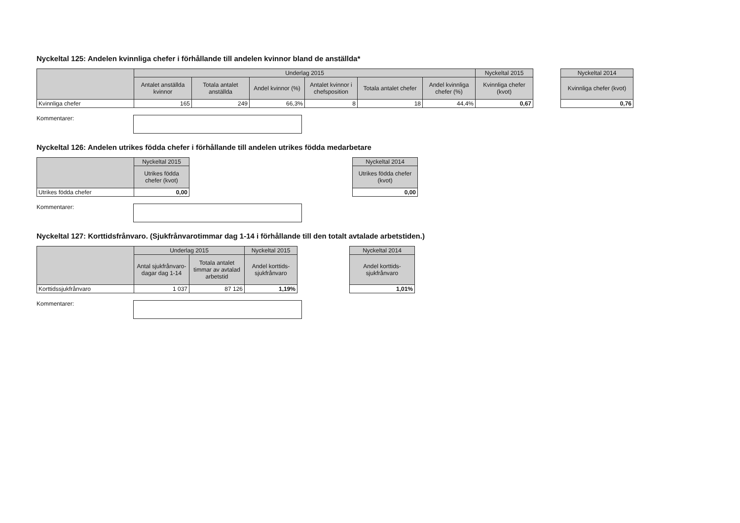Nyckeltal 125: Andelen kvinnliga chefer i förhållande till andelen kvinnor bland de anställda*
| | Underlag 2015 | | | | | | Nyckeltal 2015 |
| --- | --- | --- | --- | --- | --- | --- | --- |
| | Antalet anställda kvinnor | Totala antalet anställda | Andel kvinnor (%) | Antalet kvinnor i chefsposition | Totala antalet chefer | Andel kvinnliga chefer (%) | Kvinnliga chefer (kvot) |
| Kvinnliga chefer | 165 | 249 | 66,3% | 8 | 18 | 44,4% | 0,67 |
| Nyckeltal 2014 |
| --- |
| Kvinnliga chefer (kvot) |
| 0,76 |
Kommentarer:
Nyckeltal 126: Andelen utrikes födda chefer i förhållande till andelen utrikes födda medarbetare
| | Nyckeltal 2015 |
| --- | --- |
| | Utrikes födda chefer (kvot) |
| Utrikes födda chefer | 0,00 |
| Nyckeltal 2014 |
| --- |
| Utrikes födda chefer (kvot) |
| 0,00 |
Kommentarer:
Nyckeltal 127: Korttidsfrånvaro. (Sjukfrånvarotimmar dag 1-14 i förhållande till den totalt avtalade arbetstiden.)
| | Underlag 2015 | | Nyckeltal 2015 |
| --- | --- | --- | --- |
| | Antal sjukfrånvaro-dagar dag 1-14 | Totala antalet timmar av avtalad arbetstid | Andel korttids-sjukfrånvaro |
| Korttidssjukfrånvaro | 1 037 | 87 126 | 1,19% |
| Nyckeltal 2014 |
| --- |
| Andel korttids-sjukfrånvaro |
| 1,01% |
Kommentarer: